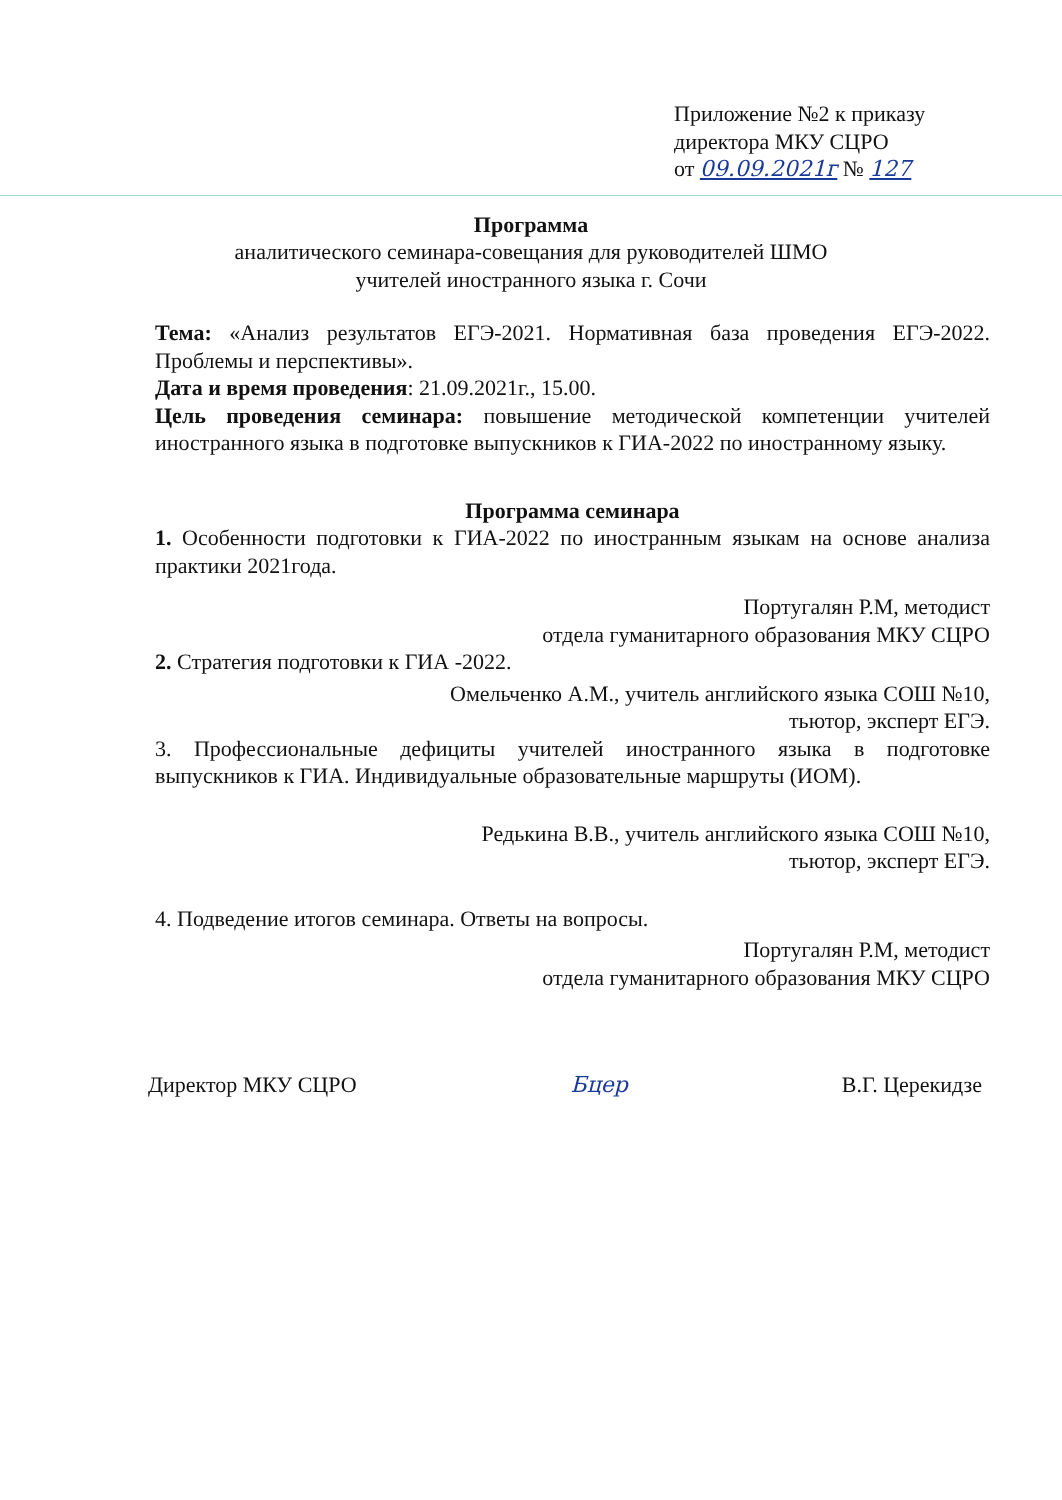Приложение №2 к приказу
директора МКУ СЦРО
от 09.09.2021г № 127
Программа
аналитического семинара-совещания для руководителей ШМО
учителей иностранного языка г. Сочи
Тема: «Анализ результатов ЕГЭ-2021. Нормативная база проведения ЕГЭ-2022. Проблемы и перспективы».
Дата и время проведения: 21.09.2021г., 15.00.
Цель проведения семинара: повышение методической компетенции учителей иностранного языка в подготовке выпускников к ГИА-2022 по иностранному языку.
Программа семинара
1. Особенности подготовки к ГИА-2022 по иностранным языкам на основе анализа практики 2021года.
Португалян Р.М, методист
отдела гуманитарного образования МКУ СЦРО
2. Стратегия подготовки к ГИА -2022.
Омельченко А.М., учитель английского языка СОШ №10,
тьютор, эксперт ЕГЭ.
3. Профессиональные дефициты учителей иностранного языка в подготовке выпускников к ГИА. Индивидуальные образовательные маршруты (ИОМ).
Редькина В.В., учитель английского языка СОШ №10,
тьютор, эксперт ЕГЭ.
4. Подведение итогов семинара. Ответы на вопросы.
Португалян Р.М, методист
отдела гуманитарного образования МКУ СЦРО
Директор МКУ СЦРО Бцер В.Г. Церекидзе